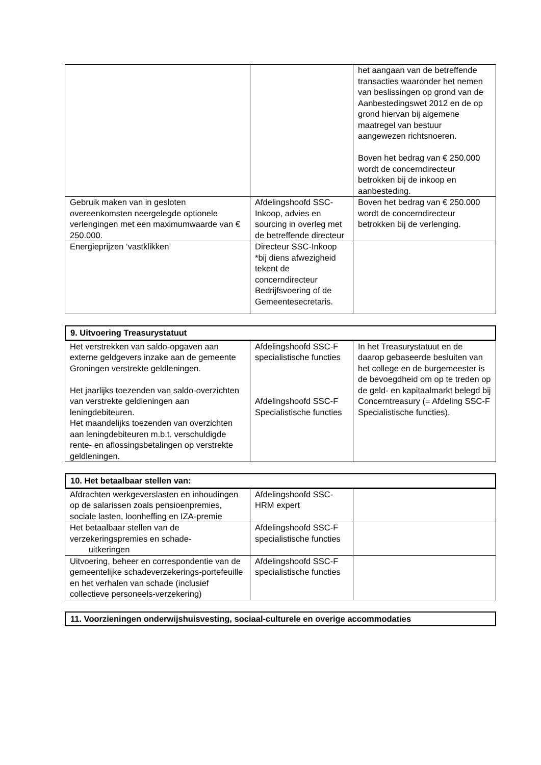| | | het aangaan van de betreffende transacties waaronder het nemen van beslissingen op grond van de Aanbestedingswet 2012 en de op grond hiervan bij algemene maatregel van bestuur aangewezen richtsnoeren. Boven het bedrag van € 250.000 wordt de concerndirecteur betrokken bij de inkoop en aanbesteding. |
| Gebruik maken van in gesloten overeenkomsten neergelegde optionele verlengingen met een maximumwaarde van € 250.000. | Afdelingshoofd SSC-Inkoop, advies en sourcing in overleg met de betreffende directeur | Boven het bedrag van € 250.000 wordt de concerndirecteur betrokken bij de verlenging. |
| Energieprijzen ‘vastklikken’ | Directeur SSC-Inkoop *bij diens afwezigheid tekent de concerndirecteur Bedrijfsvoering of de Gemeentesecretaris. | |
| 9. Uitvoering Treasurystatuut |
| Het verstrekken van saldo-opgaven aan externe geldgevers inzake aan de gemeente Groningen verstrekte geldleningen. Het jaarlijks toezenden van saldo-overzichten van verstrekte geldleningen aan leningdebiteuren. Het maandelijks toezenden van overzichten aan leningdebiteuren m.b.t. verschuldigde rente- en aflossingsbetalingen op verstrekte geldleningen. | Afdelingshoofd SSC-F specialistische functies Afdelingshoofd SSC-F Specialistische functies | In het Treasurystatuut en de daarop gebaseerde besluiten van het college en de burgemeester is de bevoegdheid om op te treden op de geld- en kapitaalmarkt belegd bij Concerntreasury (= Afdeling SSC-F Specialistische functies). |
| 10. Het betaalbaar stellen van: |
| Afdrachten werkgeverslasten en inhoudingen op de salarissen zoals pensioenpremies, sociale lasten, loonheffing en IZA-premie | Afdelingshoofd SSC-HRM expert | |
| Het betaalbaar stellen van de verzekeringspremies en schade- uitkeringen | Afdelingshoofd SSC-F specialistische functies | |
| Uitvoering, beheer en correspondentie van de gemeentelijke schadeverzekerings-portefeuille en het verhalen van schade (inclusief collectieve personeels-verzekering) | Afdelingshoofd SSC-F specialistische functies | |
| 11. Voorzieningen onderwijshuisvesting, sociaal-culturele en overige accommodaties |